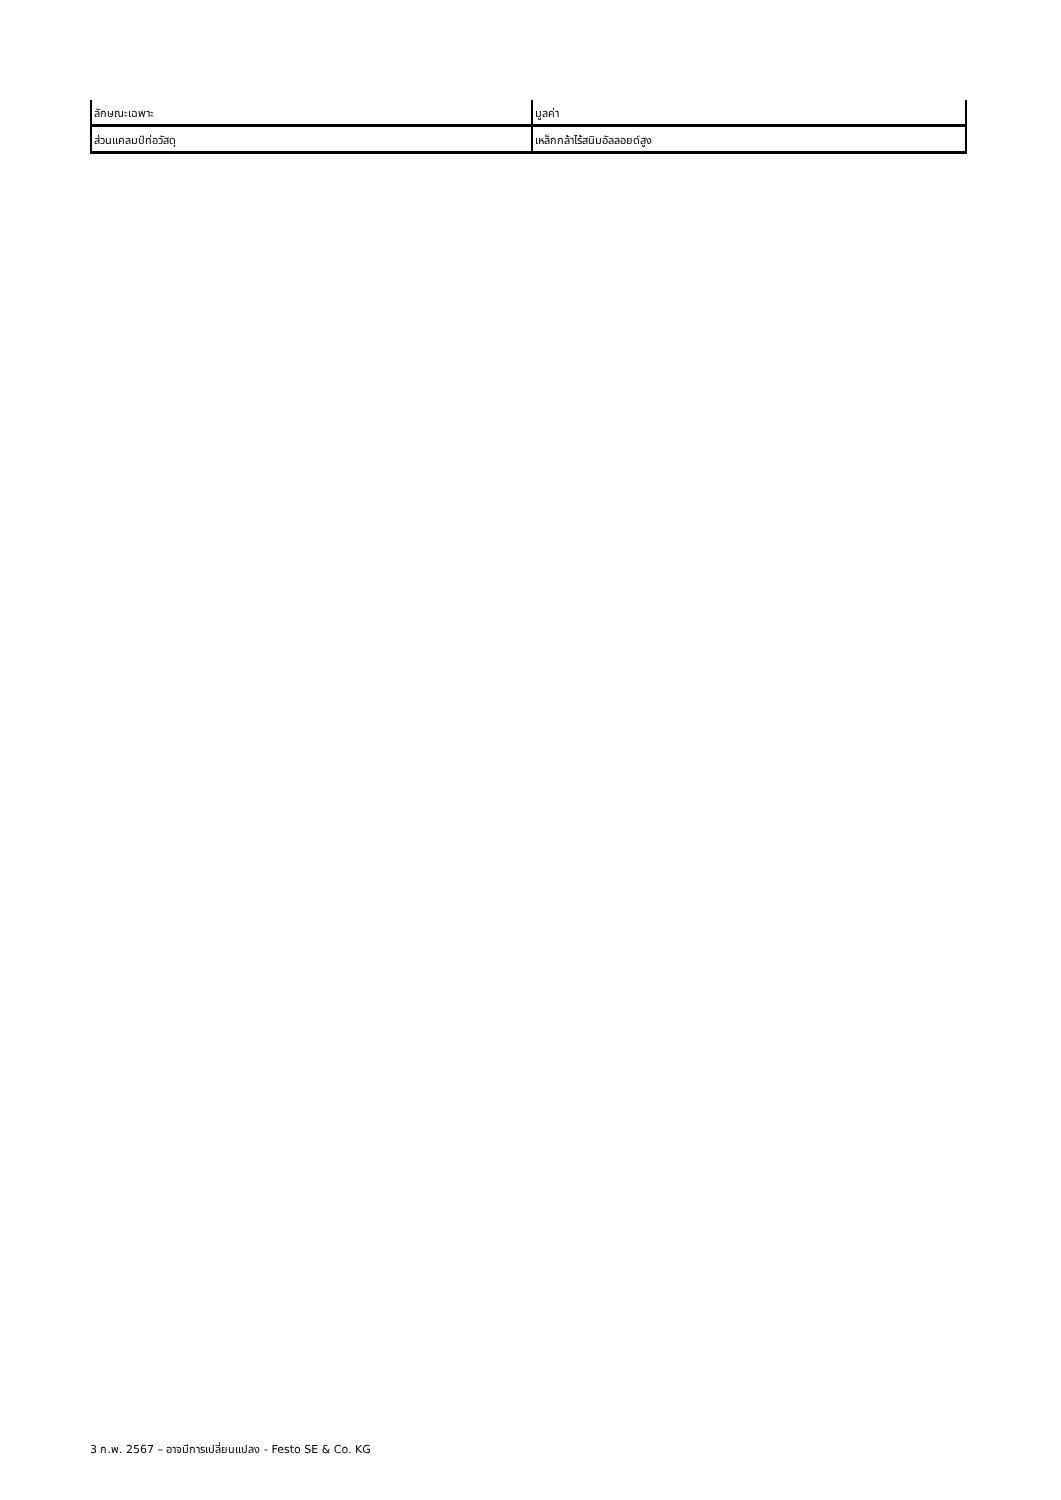| ลักษณะเฉพาะ | มูลค่า |
| --- | --- |
| ส่วนแคลมป์ท่อวัสดุ | เหล็กกล้าไร้สนิมอัลลอยด์สูง |
3 ก.พ. 2567 – อาจมีการเปลี่ยนแปลง - Festo SE & Co. KG